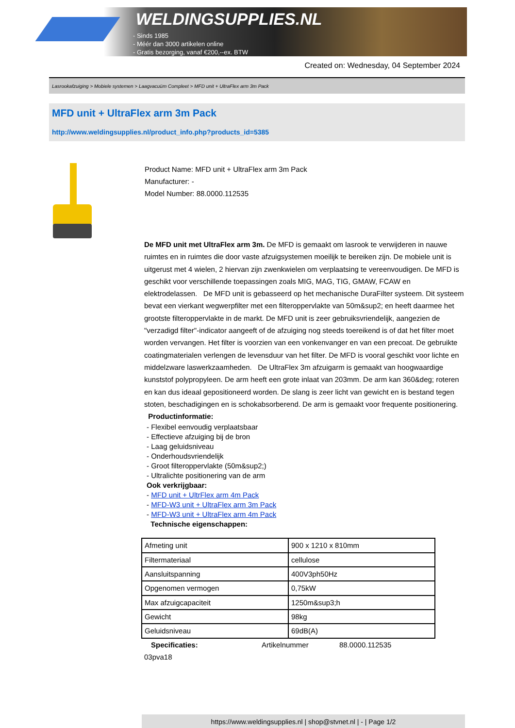WELDINGSUPPLIES.NL
- Sinds 1985
- Méér dan 3000 artikelen online
- Gratis bezorging, vanaf €200,--ex. BTW
Created on: Wednesday, 04 September 2024
Lasrookafzuiging > Mobiele systemen > Laagvacuüm Compleet > MFD unit + UltraFlex arm 3m Pack
MFD unit + UltraFlex arm 3m Pack
http://www.weldingsupplies.nl/product_info.php?products_id=5385
Product Name: MFD unit + UltraFlex arm 3m Pack
Manufacturer: -
Model Number: 88.0000.112535
De MFD unit met UltraFlex arm 3m. De MFD is gemaakt om lasrook te verwijderen in nauwe ruimtes en in ruimtes die door vaste afzuigsystemen moeilijk te bereiken zijn. De mobiele unit is uitgerust met 4 wielen, 2 hiervan zijn zwenkwielen om verplaatsing te vereenvoudigen. De MFD is geschikt voor verschillende toepassingen zoals MIG, MAG, TIG, GMAW, FCAW en elektrodelassen. De MFD unit is gebasseerd op het mechanische DuraFilter systeem. Dit systeem bevat een vierkant wegwerpfilter met een filteroppervlakte van 50m&sup2; en heeft daarmee het grootste filteroppervlakte in de markt. De MFD unit is zeer gebruiksvriendelijk, aangezien de "verzadigd filter"-indicator aangeeft of de afzuiging nog steeds toereikend is of dat het filter moet worden vervangen. Het filter is voorzien van een vonkenvanger en van een precoat. De gebruikte coatingmaterialen verlengen de levensduur van het filter. De MFD is vooral geschikt voor lichte en middelzware laswerkzaamheden. De UltraFlex 3m afzuigarm is gemaakt van hoogwaardige kunststof polypropyleen. De arm heeft een grote inlaat van 203mm. De arm kan 360&deg; roteren en kan dus ideaal gepositioneerd worden. De slang is zeer licht van gewicht en is bestand tegen stoten, beschadigingen en is schokabsorberend. De arm is gemaakt voor frequente positionering. Productinformatie:
- Flexibel eenvoudig verplaatsbaar
- Effectieve afzuiging bij de bron
- Laag geluidsniveau
- Onderhoudsvriendelijk
- Groot filteroppervlakte (50m&sup2;)
- Ultralichte positionering van de arm
Ook verkrijgbaar:
- MFD unit + UltrFlex arm 4m Pack
- MFD-W3 unit + UltraFlex arm 3m Pack
- MFD-W3 unit + UltraFlex arm 4m Pack
Technische eigenschappen:
| Afmeting unit | 900 x 1210 x 810mm |
| Filtermateriaal | cellulose |
| Aansluitspanning | 400V3ph50Hz |
| Opgenomen vermogen | 0,75kW |
| Max afzuigcapaciteit | 1250m&sup3;h |
| Gewicht | 98kg |
| Geluidsniveau | 69dB(A) |
Specificaties: Artikelnummer 88.0000.112535
03pva18
https://www.weldingsupplies.nl | shop@stvnet.nl | - | Page 1/2